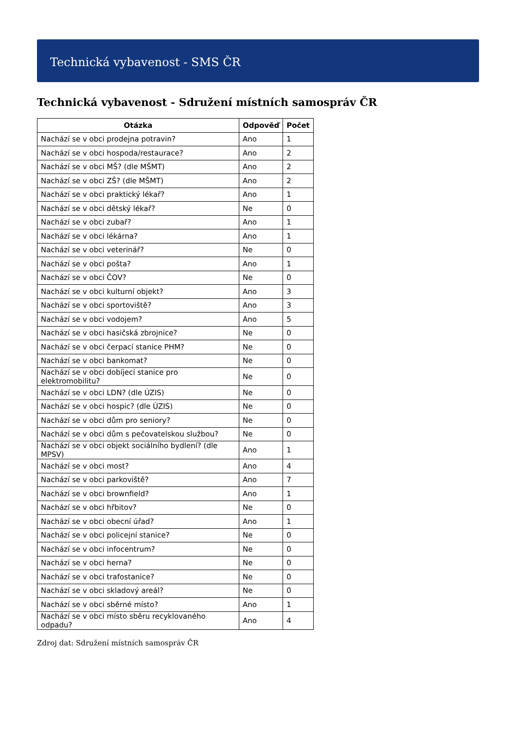Technická vybavenost - SMS ČR
Technická vybavenost - Sdružení místních samospráv ČR
| Otázka | Odpověď | Počet |
| --- | --- | --- |
| Nachází se v obci prodejna potravin? | Ano | 1 |
| Nachází se v obci hospoda/restaurace? | Ano | 2 |
| Nachází se v obci MŠ? (dle MŠMT) | Ano | 2 |
| Nachází se v obci ZŠ? (dle MŠMT) | Ano | 2 |
| Nachází se v obci praktický lékař? | Ano | 1 |
| Nachází se v obci dětský lékař? | Ne | 0 |
| Nachází se v obci zubař? | Ano | 1 |
| Nachází se v obci lékárna? | Ano | 1 |
| Nachází se v obci veterinář? | Ne | 0 |
| Nachází se v obci pošta? | Ano | 1 |
| Nachází se v obci ČOV? | Ne | 0 |
| Nachází se v obci kulturní objekt? | Ano | 3 |
| Nachází se v obci sportoviště? | Ano | 3 |
| Nachází se v obci vodojem? | Ano | 5 |
| Nachází se v obci hasičská zbrojnice? | Ne | 0 |
| Nachází se v obci čerpací stanice PHM? | Ne | 0 |
| Nachází se v obci bankomat? | Ne | 0 |
| Nachází se v obci dobíjecí stanice pro elektromobilitu? | Ne | 0 |
| Nachází se v obci LDN? (dle ÚZIS) | Ne | 0 |
| Nachází se v obci hospic? (dle ÚZIS) | Ne | 0 |
| Nachází se v obci dům pro seniory? | Ne | 0 |
| Nachází se v obci dům s pečovatelskou službou? | Ne | 0 |
| Nachází se v obci objekt sociálního bydlení? (dle MPSV) | Ano | 1 |
| Nachází se v obci most? | Ano | 4 |
| Nachází se v obci parkoviště? | Ano | 7 |
| Nachází se v obci brownfield? | Ano | 1 |
| Nachází se v obci hřbitov? | Ne | 0 |
| Nachází se v obci obecní úřad? | Ano | 1 |
| Nachází se v obci policejní stanice? | Ne | 0 |
| Nachází se v obci infocentrum? | Ne | 0 |
| Nachází se v obci herna? | Ne | 0 |
| Nachází se v obci trafostanice? | Ne | 0 |
| Nachází se v obci skladový areál? | Ne | 0 |
| Nachází se v obci sběrné místo? | Ano | 1 |
| Nachází se v obci místo sběru recyklovaného odpadu? | Ano | 4 |
Zdroj dat: Sdružení místních samospráv ČR